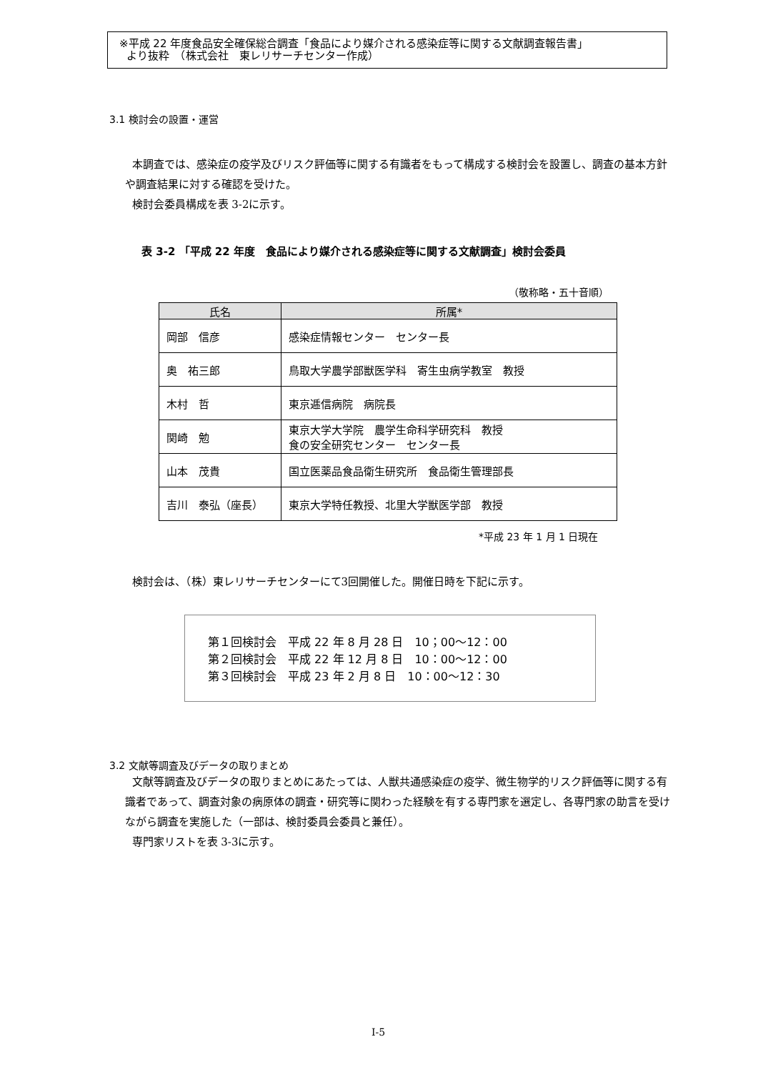※平成 22 年度食品安全確保総合調査「食品により媒介される感染症等に関する文献調査報告書」
より抜粋　（株式会社　東レリサーチセンター作成）
3.1 検討会の設置・運営
本調査では、感染症の疫学及びリスク評価等に関する有識者をもって構成する検討会を設置し、調査の基本方針や調査結果に対する確認を受けた。
検討会委員構成を表 3-2に示す。
表 3-2 「平成 22 年度　食品により媒介される感染症等に関する文献調査」検討会委員
（敬称略・五十音順）
| 氏名 | 所属* |
| --- | --- |
| 岡部 信彦 | 感染症情報センター センター長 |
| 奥 祐三郎 | 鳥取大学農学部獣医学科 寄生虫病学教室 教授 |
| 木村 哲 | 東京逓信病院 病院長 |
| 関崎 勉 | 東京大学大学院 農学生命科学研究科 教授 食の安全研究センター センター長 |
| 山本 茂貴 | 国立医薬品食品衛生研究所 食品衛生管理部長 |
| 吉川 泰弘（座長） | 東京大学特任教授、北里大学獣医学部 教授 |
*平成 23 年 1 月 1 日現在
検討会は、（株）東レリサーチセンターにて3回開催した。開催日時を下記に示す。
第１回検討会　平成 22 年 8 月 28 日　10；00～12：00
第２回検討会　平成 22 年 12 月 8 日　10：00～12：00
第３回検討会　平成 23 年 2 月 8 日　10：00～12：30
3.2 文献等調査及びデータの取りまとめ
文献等調査及びデータの取りまとめにあたっては、人獣共通感染症の疫学、微生物学的リスク評価等に関する有識者であって、調査対象の病原体の調査・研究等に関わった経験を有する専門家を選定し、各専門家の助言を受けながら調査を実施した（一部は、検討委員会委員と兼任）。
専門家リストを表 3-3に示す。
I-5